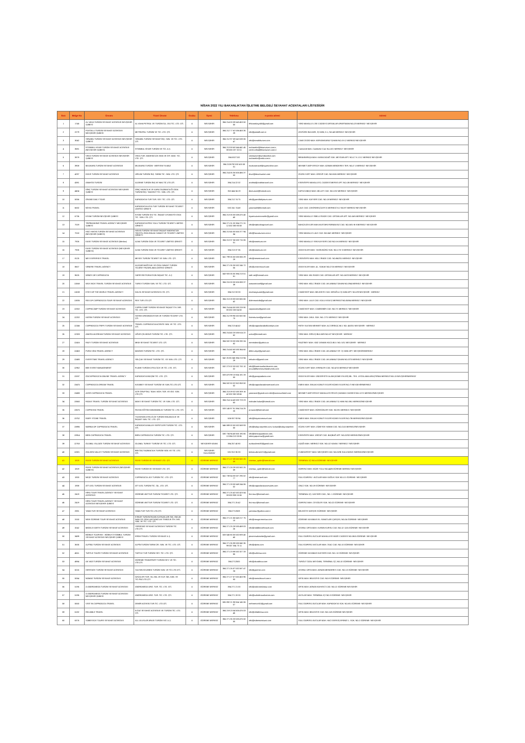NİSAN 2022 YILI BAKANLIKTAN İŞLETME BELGELİ SEYAHAT ACENTALARI LİSTESİDİR
| Sıra | Belge No | Ünvanı | Ticari Ünvan | Grubu | İlçesi | Telefonu | e-posta adresi | Adresi |
| --- | --- | --- | --- | --- | --- | --- | --- | --- |
| 1 | 1745 | AL-VAHA TURİZM SEYAHAT ACENTASI NEVŞEHİR ŞUBESİ | AL VAHA PETROL VE TURİZM İŞL. DIŞ TİC. LTD. ŞTİ. | A | NEVŞEHİR | 384 214 00 09 543 453 50 50 | hhkaraskaya50@gmail.com | YENİ MAHALLE LİSE CADDESİ ORTAKLAR APARTMANI NO:2/3 MERKEZ- NEVŞEHİR |
| 2 | 2279 | POSTALLI TURİZM SEYAHAT ACENTASI NEVŞEHİR ŞUBESİ | METROPOL TURİZM VE TİC. LTD. ŞTİ. | A | NEVŞEHİR | 384 212 77 62 536 463 35 29 | info@postalli.com.tr | ATATÜRK BULVARI, İŞ HANI, K:1, NO:40 MERKEZ -NEVŞEHİR |
| 3 | 3042 | SENABİL TURİZM SEYAHAT ACENTASI NEVŞEHİR ŞUBESİ | SENABİL TURİZM SEYAHAT İNŞ. SAN. VE TİC. LTD. ŞTİ. | A | NEVŞEHİR | 384 212 97 59 542 638 06 47 | info@senabilturizm.com | CAMİ CEDİD MAH. KERVANSARAY İŞHANI NO:3 K:2 MERKEZ-NEVŞEHİR |
| 4 | 3681 | İSTANBUL HİSAR TURİZM SEYAHAT ACENTASI (NEVŞEHİR ŞUBESİ) | İSTANBUL HİSAR TURİZM VE TİC. A.Ş. | A | NEVŞEHİR | 384 213 59 60 544 441 45 88 530 237 32 51 | muhasebe@hisarturizm.com.tr; cemil.celep@hisarturizm.com.tr | Camicedit Mah. Camikebir Cad. No:13/1 MERKEZ- NEVŞEHİR |
| 5 | 3878 | VEDA TURİZM SEYAHAT ACENTASI NEVŞEHİR ŞUBESİ | VEDA TUR. MADENCİLİK GIDA VE İHT. MAD. TİC. LTD. ŞTİ. | A | NEVŞEHİR | 384 5327132 | vedaturizm@windowslive.com muhasebe@veda.com.tr | İBRAHİMPAŞA MAH. KARACADAĞ SOK. MEYDAN APT. NO:17 K:1 D:2 MERKEZ NEVŞEHİR |
| 6 | 3908 | MUŞKARA TURİZM SEYAHAT ACENTASI | MUŞKARA TURİZM - MERYEM YILMAZ | A | NEVŞEHİR | 384 2126792 532 415 50 01 | muskaratravel@superonline.com | MEHMET AKİF ERSOY MAH. ADNAN MENDERES TER. NO:Z-1 MERKEZ- NEVŞEHİR |
| 7 | 4297 | DOVE TURİZM SEYAHAT ACENTASI | UFKUM TURİZM İNŞ. TARIM TİC. SAN. LTD. ŞTİ. | A | NEVŞEHİR | 384 214 05 35 505 466 37 53 | dove@dovetourism.com | GÜZELYURT MAH. ÜRGÜP CAD. NO:55/A MERKEZ- NEVŞEHİR |
| 8 | 4381 | ANAHİTA TURİZM | ALDEME TURİZM İNŞ.VE NAK.TİC.LTD.ŞTİ. | A | NEVŞEHİR | 384 214 22 02 | anahita@anahitatravel.com | ESENTEPE MAHALLESİ, CADDESİ MERVE APT. NO:1/B MERKEZ- NEVŞEHİR |
| 9 | 4404 | DİNÇ TURİZM SEYAHAT ACENTASI NEVŞEHİR ŞUBESİ | DİNÇ HAVACILIK VE KARA TAŞIMACILIĞI GIDA TURİZM İNŞ. TAAHHÜT TİC. SAN. LTD. ŞTİ. | A | NEVŞEHİR | 352 444 34 19 | dincturizm@hotmail.com | KAPUCUBAŞI MAH. MİLLET CAD. NO:1/32 MERKEZ- NEVŞEHİR |
| 10 | 5056 | GRAND DAILY TOUR | KAPADOKYA-TUR TUR. SEY. TİC. LTD. ŞTİ. | A | NEVŞEHİR | 384 212 74 75 | info@granddailytours.com | YENİ MAH. KAYSERİ CAD. NO:18 MERKEZ- NEVŞEHİR |
| 11 | 6632 | NİSSA TRAVEL | KAPADOKYA ASYA TUR TURİZM SEYAHAT TİCARET LİMİTED ŞİRKETİ | A | NEVŞEHİR | 532 241 74 48 | yasarsanli@hotmail.com | LALE CAD. ÇEKİRDEKÇİLER İŞ MERKEZİ K:2 NO:97 MERKEZ-NEVŞEHİR |
| 12 | 6736 | KIYAM TURİZM NEVŞEHİR ŞUBESİ | KIYAM TURİZM DIŞ TİC. İNŞAAT OTOMOTİV GIDA TİC. SAN. LTD. ŞTİ. | A | NEVŞEHİR | 384 213 05 00 538 475 40 40 | kiyamturizmnevsehir@gmail.com | YENİ MAHALLE SİMİLLİ İRADE CAD. ORTAKLAR APT. NO:16/6 MERKEZ- NEVŞEHİR |
| 13 | 7019 | TRIPBOOKING TRAVEL AGENCY NEVŞEHİR ŞUBESİ | KAPADOKYA İPEK YOLU TURİZM TİCARET LİMİTED ŞİRKETİ | A | NEVŞEHİR | 384 271 31 03 384 271 31 12 532 383 93 08 | info@tripbookingtravel.com | BAHÇELİEVLER MAH.MUSTAFA PARMAKSIZ CAD. NO:58/1-B-8 MERKEZ- NEVŞEHİR |
| 14 | 7018 | HACI HAVVA TURİZM SEYAHAT ACENTASI (NEVŞEHİR ŞUBESİ) | HAVVA TURİZM SEYAHAT İNŞAAT MADENCİLİK TEKSTİL GIDA EMLAK SANAYİ VE TİCARET LİMİTED ŞİRKETİ | A | NEVŞEHİR | 384 213 45 50 555 377 94 84 | info@havvaturizm.com.tr | YENİ MAHALLE LALE CAD. NO:34/1 MERKEZ- NEVŞEHİR |
| 15 | 7926 | EASE TURİZM SEYAHAT ACENTASI (Merkez) | ALNA TURİZM GIDA VE TİCARET LİMİTED ŞİRKETİ | A | NEVŞEHİR | 384 213 37 36 533 715 06 01 | info@easetours.net | YENİ MAHALLE YENİ KAYSERİ CAD NO:5-6 MERKEZ- NEVŞEHİR |
| 16 | 7926 | EASE TURİZM SEYAHAT ACENTASI (NEVŞEHİR ŞUBESİ) | ALNA TURİZM GIDA VE TİCARET LİMİTED ŞİRKETİ | A | NEVŞEHİR | 384 213 37 36 | info@easetours.net | 2000 EVLER MAH. YASİN BÖRÜ SOK. NO:17/Z-3 MERKEZ- NEVŞEHİR |
| 17 | 8125 | MES EXPERSES TRAVEL | MESES TURİZM TİCARET VE SAN. LTD. ŞTİ. | A | NEVŞEHİR | 541 799 05 50 530 066 29 29 | info@mesestravel.com | ESENTEPE MAH. MİLLİ İRADE CAD. NO:86/Z01 MERKEZ- NEVŞEHİR |
| 18 | 8607 | VENERE TRAVEL AGENCY | ALOŞAR BAĞCILIK VE GIDA SANAYİ TURİZM TİCARET PAZARLAMA LİMİTED ŞİRKETİ | A | NEVŞEHİR | 384 271 35 30 532 246 72 05 | info@veneretravel.com | 2000 EVLER MAH. 41. SOKAK NO:27/A MERKEZ / NEVŞEHİR |
| 19 | 9625 | WINGS OF CAPPADOCİA | SAFİR RESTORASYON İNŞAAT TİC. A.Ş | A | NEVŞEHİR | 543 920 05 50 384 213 51 61 | safir-as@hotmail.com | YENİ MAH. MİL İRADE CAD. ORTAKLAR APT. NO:16/23 MERKEZ- NEVŞEHİR |
| 20 | 11568 | WOS WOS TRAVEL TURİZM SEYAHAT ACENTASI | TUREX TURİZM SAN. VE TİC. LTD. ŞTİ. | A | NEVŞEHİR | 384 215 00 00 505 888 37 39 | woswostravel@gmail.com | YENİ MAH. MİLLİ İRADE CAD. AVLANMAZ İŞHANI NO:3/64 MERKEZ- NEVŞEHİR |
| 21 | 11638 | EYES OF THE WORLD TRAVEL AGENCY | DALYA SEYAHAT ACENTASI LTD. ŞTİ. | A | NEVŞEHİR | 384 212 03 33 | mozhangsumei@gmail.com | CAMİCEDİT MAH. BELEDİYE CAD. KIROĞLU İŞ HANI APT. NO:2/9 NEVŞEHİR - MERKEZ |
| 22 | 11806 | REX OF CAPPADOCIA TOUR SEYAHAT ACENTASI | REX TUR LTD.ŞTİ | A | NEVŞEHİR | 384 213 28 83 532 665 66 42 | dolenmustafa@gmail.com | YENİ MAH. LALE CAD. KOLU KISA İŞ MERKEZİ NO:35/84 MERKEZ / NEVŞEHİR |
| 23 | 12002 | CAPPACAMP TURİZM SEYAHAT ACENTASI | CAPPA CAMP TURİZM SEYAHAT İNŞAAT İTH. İHR. TİC. LTD. ŞTİ. | A | NEVŞEHİR | 384 214 44 50 530 228 90 80 532 253 54 50 | cappacamp@gmail.com | CAMİCEDİT MAH. CAMİKEBİR CAD. NO:7/1 MERKEZ / NEVŞEHİR |
| 24 | 12202 | HATEM TURİZM SEYAHAT ACENTASI | HATEM ORGANİZASYON VE TURİZM TİCARET LTD. ŞTİ. | A | NEVŞEHİR | 384 212 99 96 532 682 66 70 | hatemturizm@gmail.com | YENİ MAH. OKUL SOK. NO: 27/1 MERKEZ / NEVŞEHİR |
| 25 | 12246 | CAPPADOCIA TRIPS TURİZM SEYAHAT ACENTASI | TRAVEL CAPPADOCIA ACENTE SAN. VE TİC. LTD. ŞTİ. | A | NEVŞEHİR | 384 213 44 42 | info@cappadociaballoontrips.com | FATİH SULTAN MEHMET MAH. ALİ DİRİKOÇ BLV. NO: 45/Z01 NEVŞEHİR - MERKEZ |
| 26 | 12328 | ANATOLIA DREAM TURİZM SEYAHAT ACENTASI | UĞUR ÇELİKDUR TURİZM TİC. LTD. ŞTİ. | A | NEVŞEHİR | 384 214 40 20 535 614 22 62 | ucdur@hotmail.com | YENİ MAH. DİRİLİŞ BULVARI NO:5/7 NEVŞEHİR - MERKEZ |
| 27 | 12416 | RAVY TURİZM SEYAHAT ACENTASI | MKM SEYAHAT TİCARET LTD. ŞTİ. | A | NEVŞEHİR | 384 502 33 00 536 330 24 82 | memisdear@yahoo.co | RAŞİTBEY MAH. VAİZ OSMAN HOCA BLV. NO: 5/11 NEVŞEHİR - MERKEZ |
| 28 | 12463 | PURA VİDA TRAVEL AGENCY | MAVİMSİ TURİZM TİC. LTD. ŞTİ. | A | NEVŞEHİR | 384 214 40 60 530 364 60 46 | dilek.turkye@gmail.com | YENİ MAH. MİLLİ İRADE CAD. AVLANMAZ SİT. İŞ HANI APT. NEVŞEHİR/MERKEZ |
| 29 | 12480 | EVERYTIME TRAVEL AGENCY | SELÇUK SEYAHAT TURİZM TİC. VE SAN. LTD. ŞTİ. | A | NEVŞEHİR | 542 26 05 046 384 213 94 29 | selcuktrvl@gmail.com | YENİ MAH. MİLLİ İRADE CAD. AVLANMAZ İŞHANI NO:3/70 MERKEZ / NEVŞEHİR |
| 30 | 12952 | BEE EVENT MANAGEMENT | FLAME TURİZM OTELCİLİK VE TİC. LTD. ŞTİ. | A | NEVŞEHİR | 532 273 02 03 532 700 10 02 | info@flametravelandevents.com; orcun@flametravelandevents.com | GÜZELYURT MAH. ERENLER CAD. NO:47/A MERKEZ/ NEVŞEHİR |
| 31 | 13197 | GOCAPPADOCIA ONLINE TRAVEL AGENCY | KAPADOKYA BİLİŞİM TİC. LTD. ŞTİ. | A | NEVŞEHİR | 533 470 98 13 554 181 33 50 | info@gocappadocia.com | 2000 EVLER MAH. ÜNİVERSİTE ALANI (KÜME EVLER) BİL. TEK. UYGULAMA ARAŞTIRMA MERKEZİ NO:13 NEVŞEHİR/MERKEZ |
| 32 | 13475 | CAPPADOCIA DREAM TRAVEL | KAYABEY SEYAHAT TURİZM VE SAN.TİC.LTD.ŞTİ. | A | NEVŞEHİR | 384 502 50 02 552 858 50 02 | info@cappadociadreamtravel.com | EMEK MAH. EMLAK KONUT EVLERİ KÜME EVLERİ NO:7I NEVŞEHİR/MERKEZ |
| 33 | 13498 | ACER CAPPADOCIA TRAVEL | ACR GRUP İNŞ. TAAH. MÜH. TAR. VE GID. SAN. LTD.ŞTİ. | A | NEVŞEHİR | 384 213 09 02 530 309 16 42 532 352 69 66 | yasaracer@gmail.com info@acercavehotel.com | MEHMET AKİF ERSOY MAHALLESİ FEVZİ ÇAKMAK CADDESİ NO:117/1 MERKEZ/NEVŞEHİR |
| 34 | 13560 | FADAS TRAVEL TURİZM SEYAHAT ACENTASI | MAKS SEYAHAT TURİZM TİC. VE SAN. LTD. ŞTİ. | A | NEVŞEHİR | 384 214 14 40 533 723 23 63 | maktube.bulun@hotmail.com | YENİ MAH. MİLLİ İRADE CAD. AVLANMAZ İŞ HANI NO:3/61 MERKEZ/NEVŞEHİR |
| 35 | 13675 | CAPPASHA TRAVEL | PASHA EĞİTİM DANIŞMANLIK TURİZM TİC. LTD. ŞTİ. | A | NEVŞEHİR | 533 145 97 91 384 214 25 25 | p.tawaci@hotmail.com | CAMİCEDİT MAH. GÖRGÜNLER SOK. NO:9/1 MERKEZ / NEVŞEHİR |
| 36 | 13752 | FAIRY STONE TRAVEL | YILDIZHAN OTELCİLİK TURİZM EMLAKÇILIK VE İNŞAAT SAN. TİC. LTD. ŞTİ. | A | NEVŞEHİR | 506 937 93 94 | info@fairystonetravel.com | EMEK MAH. EMLAK KONUT EVLERİ KÜME EVLERİ NO:7/B MERKEZ/NEVŞEHİR |
| 37 | 13895 | NARNIA OF CAPPADOCIA TRAVEL | KAPADOKYA BALAYI SEPETLERİ TURİZM TİC. LTD. ŞTİ. | A | NEVŞEHİR | 546 889 00 50 532 569 93 50 | info@balayi.sepetleri.com; furkan@balayi.sepetleri | GÜZELYURT MAH. ZÜBEYDE HANIM CAD. NO:21/A MERKEZ/NEVŞEHİR |
| 38 | 13914 | BİEN CAPPADOCIA TRAVEL | BİEN CAPPADOCIA TURİZM TİC. LTD. ŞTİ. | A | NEVŞEHİR | 530 734 94 40 555 185 65 13 384 212 00 86 | info@biencappadocia.com; sekeryapıcenur@gmail.com | ESENTEPE MAH. ÜRGÜP CAD. BAŞBUĞ APT. NO:2/Z02 MERKEZ/NEVŞEHİR |
| 39 | 12763 | GLOBAL VILLAGE TURİZM SEYAHAT ACENTASI | GLOBAL TURKEY TURİZM VE TİC. LTD. ŞTİ. | A | NEVŞEHİR KAVAK | 384 257 40 80 | nurbozdemir30@gmail.com | AŞAĞI MAH. MERKEZ SOK. NO:1/2 KAVAK / MERKEZ / NEVŞEHİR |
| 40 | 12821 | GOLDEN VALLEY TURİZM SEYAHAT ACENTASI | BEKTAŞ TAŞIMACILIK TURİZM SAN. VE TİC. LTD. ŞTİ. | A | NEVŞEHİR SULUSARAY | 531 912 35 33 | bektas.ahmet1S1@gmail.com | CUMHURİYET MAH. NEVŞEHİR CAD. NO:32/B SULUSARAY /MERKEZ/NEVŞEHİR |
| 41 | 1819 | ROSE TURİZM SEYAHAT ACENTASI | ROSE TURİZM VE SEYAHAT LTD. ŞTİ. | A | GÖREME MERKEZ | 384 271 27 09 532 582 25 59 | rosetour_aydin@hotmail.com | TERMİNAL İÇİ NO:4 GÖREME- NEVŞEHİR |
| 42 | 1819 | ROSE TURİZM SEYAHAT ACENTASI (NEVŞEHİR ŞUBESİ) | ROSE TURİZM VE SEYAHAT LTD. ŞTİ. | A | GÖREME MERKEZ | 384 271 28 29 532 582 25 59 | rosetour_aydin@hotmail.com | GAFERLİ MAH. MÜZE YOLU NO:44/B GÖREME MERKEZ NEVŞEHİR |
| 43 | 1933 | NEŞE TURİZM SEYAHAT ACENTASI | CAPPADOCİA JOY TURİZM TİC. LTD. ŞTİ. | A | GÖREME MERKEZ | 541 738 64 00 537 295 02 77 | info@nesetravel.com | İSALİ-GAFERLİ -AVCILAR MAH.SAĞLIK SOK NO:1/1 GÖREME- NEVŞEHİR |
| 44 | 1938 | ATT ASİL TURİZM SEYAHAT ACENTASI | ATT ASİL TURİZM TİC. İŞL. LTD. ŞTİ. | A | GÖREME MERKEZ | 384 271 28 00 549 244 06 02 | info@cappadociacavesuites.com | ÜNLÜ SOK. NO:19 GÖREME- NEVŞEHİR |
| 45 | 2419 | HİRO TOUR TRAVEL AGENCY SEYAHAT ACENTASI | GÖREME ANTTUR TURİZM TİCARET LTD. ŞTİ. | A | GÖREME MERKEZ | 384 271 25 42 532 423 54 08 530 938 15 56 | hiro-tour@hotmail.com | TERMİNAL İÇİ, KAYSERİ CAD., NO: 1 GÖREME- NEVŞEHİR |
| 46 | 2419 | HİRO TOUR TRAVEL AGENCY SEYAHAT ACENTASI NEVŞEHİR ŞUBESİ | GÖREME ANTTUR TURİZM TİCARET LTD. ŞTİ. | A | GÖREME MERKEZ | 384 271 25 42 | hiro-tour@hotmail.com | GAFERLİ MAH. CEVİZLER SOK. NO:22 GÖREME- NEVŞEHİR |
| 47 | 2881 | YAMA TUR SEYAHAT ACENTASI | YAMA TUR TUR.TİC.LTD.ŞTİ. | A | GÖREME MERKEZ | 384 2712508 | yamatour@yahoo.com.tr | BELEDİYE KARŞISI GÖREME- NEVŞEHİR |
| 48 | 3150 | NEW GÖREME TOUR SEYAHAT ACENTASI | ESNUR TURİZM İNŞAN KAYNAKLARI İNŞ. EMLAK NAKLİYE GIDA HAYVANCILIK TEMİZLİK İTH. İHR. SAN. VE TİC. LTD. ŞTİ. | A | GÖREME MERKEZ | 384 271 21 66 543 217 75 10 | info@newgoremetour.com | GÖREME KASABASI EL SANATLARI ÇARŞISI, NO:24 GÖREME- NEVŞEHİR |
| 49 | 3242 | MIDDLE EARTH TURİZM SEYAHAT ACENTASI | YERDENİZ SEYAHAT ACENTASI TURİZM TİC. LTD.ŞTİ. | A | GÖREME MERKEZ | 384 271 25 28 530 469 03 26 | info@middleearthtravel.com | AYDINLI ORTA MAH. KURAN KURSU CAD. NO:12-12/A GÖREME- NEVŞEHİR |
| 50 | 3499 | BİGBUS TOURISM – BİGBUS İSTANBUL TURİZM SEYAHAT ACENTASI NEVŞEHİR ŞUBESİ | EREM TRAVEL TURİZM SEYAHAT A.Ş. | A | GÖREME MERKEZ | 533 545 65 50 532 693 40 40 | pinvimmuhasebe@gmail.com | İSALİ GAFERLİ AVCILAR MAHALLESİ MÜZE CADDESİ NO:38/A GÖREME- NEVŞEHİR |
| 51 | 3635 | ALPİNO TURİZM SEYAHAT ACENTASI | ALPİN TURİZM TARIM ÜR. SAN. VE TİC. LTD. ŞTİ. | A | GÖREME MERKEZ | 384 271 35 99 530 840 35 99 537 354 73 11 | info@alpino.com | İSALİ-GAFERLİ-AVCILAR MAH. İSALİ CAD. NO:10 GÖREME- NEVŞEHİR |
| 52 | 4551 | TURTLE TOURS TURİZM SEYAHAT ACENTASI | TURTLE TUR TURİZM SEY. TİC. LTD. ŞTİ. | A | GÖREME MERKEZ | 384 271 23 88 532 327 33 65 | info@turtletour.com | GÖREME KASABASI KAYSERİ CAD. NO: 10 GÖREME- NEVŞEHİR |
| 53 | 4984 | AK VADİ TURİZM SEYAHAT ACENTASI | GÖREME TRANSPORT TURİZM SEY. VE TİC. LTD.ŞTİ. | A | GÖREME MERKEZ | 384 2712500 | info@akvaditour.com | TURGUT ÖZAL MEYDANI, TERMİNAL İÇİ, NO:10 GÖREME- NEVŞEHİR |
| 54 | 5016 | HERITAGE TURİZM SEYAHAT ACENTASI | SULTAN KELEBEK TURİZM SAN. VE TİC.LTD.ŞTİ. | A | GÖREME MERKEZ | 384 271 26 87 532 587 47 24 | info@goreme.com | AYDINLI ORTA MAH. ADNAN MENDERES CAD. NO:13 GÖREME- NEVŞEHİR |
| 55 | 5064 | NOMAD TURİZM SEYAHAT ACENTASI | ÖZÜÇLER TUR. İŞL.HAL.VE KUY. İML.SAN. VE TİC.PAZ.LTD.ŞTİ | A | GÖREME MERKEZ | 384 271 27 67 532 463 96 93 | info@nomadtravel.com.tr | ORTA MAH. BELEDİYE CAD. NO:9 GÖREME- NEVŞEHİR |
| 56 | 5195 | A-ANDROMEDA TURİZM SEYAHAT ACENTASI | ANDROMEDA ORG. TUR. TİC. LTD. ŞTİ. | A | GÖREME MERKEZ | 384 271 21 00 | info@andromedatour.com | ORTA MAH. ADNAN KAHVECİ CAD. NO:12 GÖREME NEVŞEHİR |
| 57 | 5195 | A-ANDROMEDA TURİZM SEYAHAT ACENTASI NEVŞEHİR ŞUBESİ | ANDROMEDA ORG. TUR. TİC. LTD. ŞTİ. | A | GÖREME MERKEZ | 384 271 28 33 | info@turkishtravelcenter.com | AVCILAR MAH. TERMİNAL İÇİ NO:3 GÖREME- NEVŞEHİR |
| 58 | 5550 | VISIT IN CAPPADOCIA TRAVEL | DEMİR ACENTA TUR.TİC. LTD.ŞTİ. | A | GÖREME MERKEZ | 505 892 21 98 554 145 06 07 | mehmetcirit01@gmail.com | İSALİ GAFERLİ AVCILAR MAH. KAPADOKYA SOK. NO:8/1 GÖREME- NEVŞEHİR |
| 59 | 6182 | RELIABLE TRAVEL | ILGAZ SEYAHAT ACENTASI VE TURİZM TİC. LTD. ŞTİ. | A | GÖREME MERKEZ | 384 219 23 54 505 476 03 45 | info@reliabletour.com | ORTA MAH. BELEDİYE CAD. NO:11/6 GÖREME NEVŞEHİR |
| 60 | 6376 | SOBESSOS TOURS SEYAHAT ACENTASI | ALL ULUSLAR ARASI TURİZM YAT. A.Ş. | A | GÖREME MERKEZ | 384 271 35 33 533 476 50 50 | info@sobessostours.com | İSALİ GAFERLİ AVCILAR MAH. HACI DERVİŞ EFENDİ 1. SOK. NO:2 GÖREME- NEVŞEHİR |